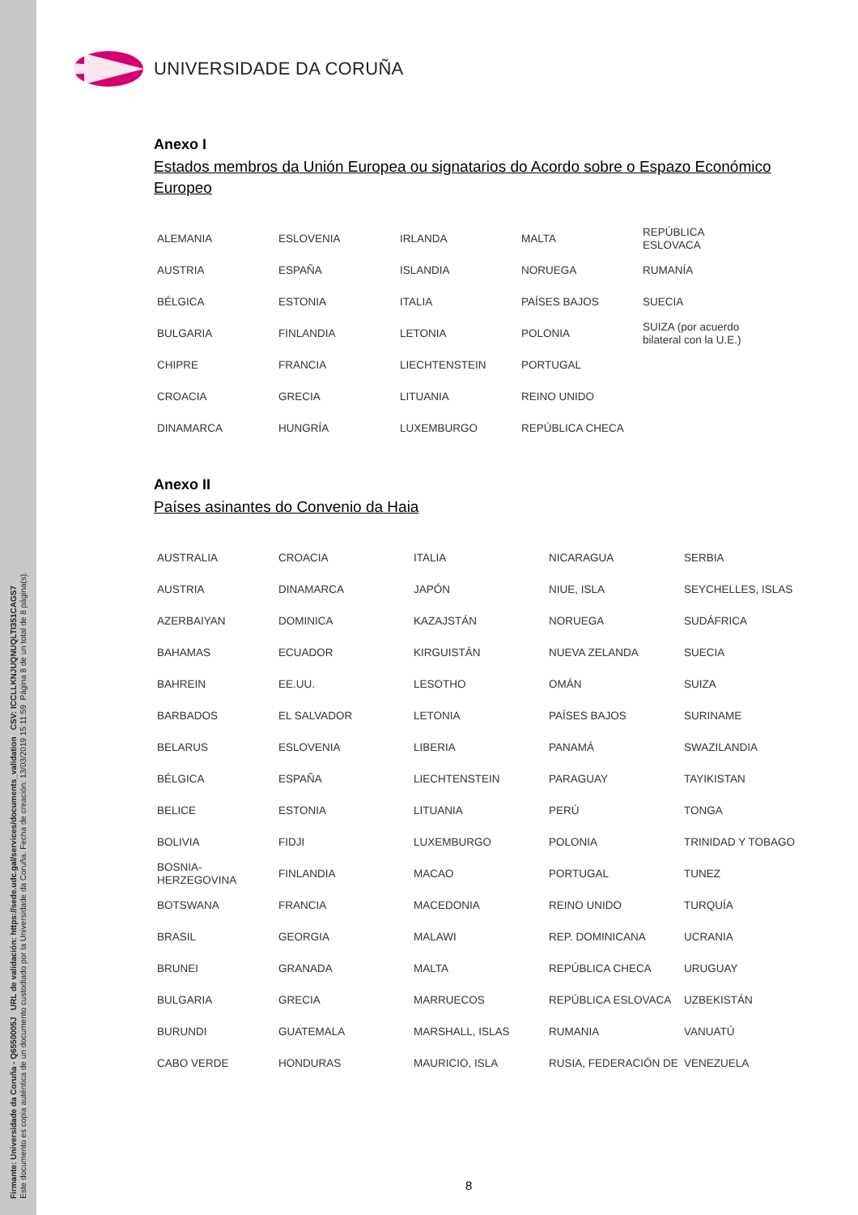Firmante: Universidade da Coruña - Q6550005J URL de validación: https://sede.udc.gal/services/documents_validation CSV: ICCLLKNJUQNUQLTI351CAGS7
Este documento es copia auténtica de un documento custodiado por la Universidade da Coruña. Fecha de creación: 13/03/2019 15:11:59 Página 8 de un total de 8 página(s).
UNIVERSIDADE DA CORUÑA
Anexo I
Estados membros da Unión Europea ou signatarios do Acordo sobre o Espazo Económico Europeo
| ALEMANIA | ESLOVENIA | IRLANDA | MALTA | REPÚBLICA ESLOVACA |
| AUSTRIA | ESPAÑA | ISLANDIA | NORUEGA | RUMANÍA |
| BÉLGICA | ESTONIA | ITALIA | PAÍSES BAJOS | SUECIA |
| BULGARIA | FINLANDIA | LETONIA | POLONIA | SUIZA (por acuerdo bilateral con la U.E.) |
| CHIPRE | FRANCIA | LIECHTENSTEIN | PORTUGAL | |
| CROACIA | GRECIA | LITUANIA | REINO UNIDO | |
| DINAMARCA | HUNGRÍA | LUXEMBURGO | REPÚBLICA CHECA | |
Anexo II
Países asinantes do Convenio da Haia
| AUSTRALIA | CROACIA | ITALIA | NICARAGUA | SERBIA |
| AUSTRIA | DINAMARCA | JAPÓN | NIUE, ISLA | SEYCHELLES, ISLAS |
| AZERBAIYAN | DOMINICA | KAZAJSTÁN | NORUEGA | SUDÁFRICA |
| BAHAMAS | ECUADOR | KIRGUISTÁN | NUEVA ZELANDA | SUECIA |
| BAHREIN | EE.UU. | LESOTHO | OMÁN | SUIZA |
| BARBADOS | EL SALVADOR | LETONIA | PAÍSES BAJOS | SURINAME |
| BELARUS | ESLOVENIA | LIBERIA | PANAMÁ | SWAZILANDIA |
| BÉLGICA | ESPAÑA | LIECHTENSTEIN | PARAGUAY | TAYIKISTAN |
| BELICE | ESTONIA | LITUANIA | PERÚ | TONGA |
| BOLIVIA | FIDJI | LUXEMBURGO | POLONIA | TRINIDAD Y TOBAGO |
| BOSNIA-HERZEGOVINA | FINLANDIA | MACAO | PORTUGAL | TUNEZ |
| BOTSWANA | FRANCIA | MACEDONIA | REINO UNIDO | TURQUÍA |
| BRASIL | GEORGIA | MALAWI | REP. DOMINICANA | UCRANIA |
| BRUNEI | GRANADA | MALTA | REPÚBLICA CHECA | URUGUAY |
| BULGARIA | GRECIA | MARRUECOS | REPÚBLICA ESLOVACA | UZBEKISTÁN |
| BURUNDI | GUATEMALA | MARSHALL, ISLAS | RUMANIA | VANUATÚ |
| CABO VERDE | HONDURAS | MAURICIO, ISLA | RUSIA, FEDERACIÓN DE | VENEZUELA |
8